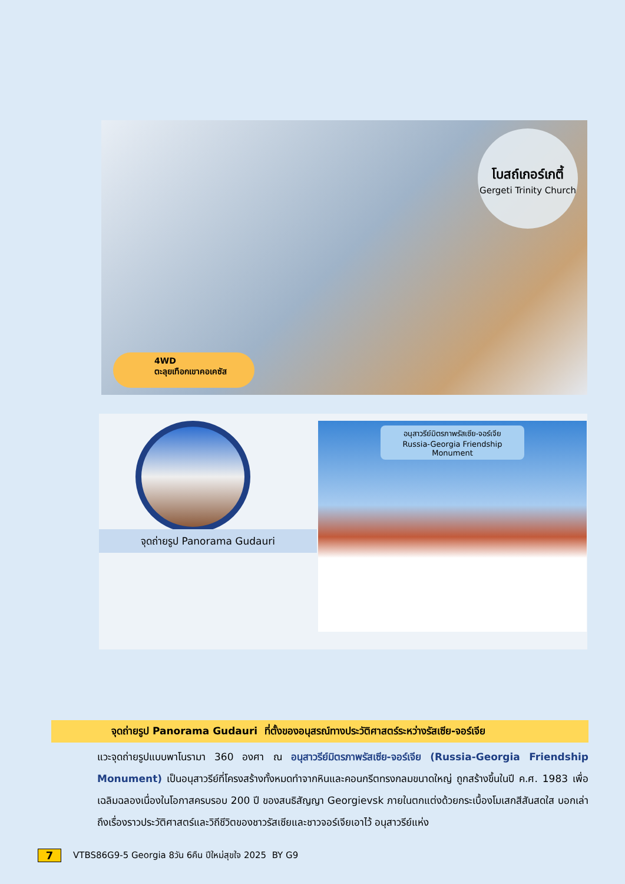โบสถ์เกอร์เกตี้
Gergeti Trinity Church
4WD
ตะลุยเทือกเขาคอเคซัส
จุดถ่ายรูป Panorama Gudauri
อนุสาวรีย์มิตรภาพรัสเซีย-จอร์เจีย
Russia-Georgia Friendship Monument
จุดถ่ายรูป Panorama Gudauri ที่ตั้งของอนุสรณ์ทางประวัติศาสตร์ระหว่างรัสเซีย-จอร์เจีย
แวะจุดถ่ายรูปแบบพาโนรามา 360 องศา ณ อนุสาวรีย์มิตรภาพรัสเซีย-จอร์เจีย (Russia-Georgia Friendship Monument) เป็นอนุสาวรีย์ที่โครงสร้างทั้งหมดทำจากหินและคอนกรีตทรงกลมขนาดใหญ่ ถูกสร้างขึ้นในปี ค.ศ. 1983 เพื่อเฉลิมฉลองเนื่องในโอกาสครบรอบ 200 ปี ของสนธิสัญญา Georgievsk ภายในตกแต่งด้วยกระเบื้องโมเสกสีสันสดใส บอกเล่าถึงเรื่องราวประวัติศาสตร์และวิถีชีวิตของชาวรัสเซียและชาวจอร์เจียเอาไว้ อนุสาวรีย์แห่ง
7 VTBS86G9-5 Georgia 8วัน 6คืน ปีใหม่สุขใจ 2025 BY G9